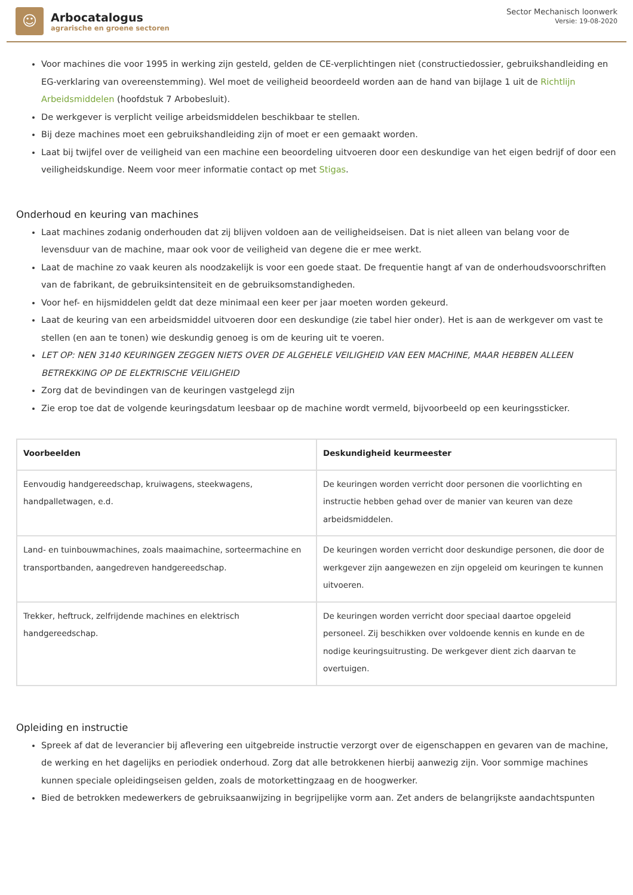☺
Arbocatalogus
agrarische en groene sectoren
Sector Mechanisch loonwerk
Versie: 19-08-2020
Voor machines die voor 1995 in werking zijn gesteld, gelden de CE-verplichtingen niet (constructiedossier, gebruikshandleiding en EG-verklaring van overeenstemming). Wel moet de veiligheid beoordeeld worden aan de hand van bijlage 1 uit de Richtlijn Arbeidsmiddelen (hoofdstuk 7 Arbobesluit).
De werkgever is verplicht veilige arbeidsmiddelen beschikbaar te stellen.
Bij deze machines moet een gebruikshandleiding zijn of moet er een gemaakt worden.
Laat bij twijfel over de veiligheid van een machine een beoordeling uitvoeren door een deskundige van het eigen bedrijf of door een veiligheidskundige. Neem voor meer informatie contact op met Stigas.
Onderhoud en keuring van machines
Laat machines zodanig onderhouden dat zij blijven voldoen aan de veiligheidseisen. Dat is niet alleen van belang voor de levensduur van de machine, maar ook voor de veiligheid van degene die er mee werkt.
Laat de machine zo vaak keuren als noodzakelijk is voor een goede staat. De frequentie hangt af van de onderhoudsvoorschriften van de fabrikant, de gebruiksintensiteit en de gebruiksomstandigheden.
Voor hef- en hijsmiddelen geldt dat deze minimaal een keer per jaar moeten worden gekeurd.
Laat de keuring van een arbeidsmiddel uitvoeren door een deskundige (zie tabel hier onder). Het is aan de werkgever om vast te stellen (en aan te tonen) wie deskundig genoeg is om de keuring uit te voeren.
LET OP: NEN 3140 KEURINGEN ZEGGEN NIETS OVER DE ALGEHELE VEILIGHEID VAN EEN MACHINE, MAAR HEBBEN ALLEEN BETREKKING OP DE ELEKTRISCHE VEILIGHEID
Zorg dat de bevindingen van de keuringen vastgelegd zijn
Zie erop toe dat de volgende keuringsdatum leesbaar op de machine wordt vermeld, bijvoorbeeld op een keuringssticker.
| Voorbeelden | Deskundigheid keurmeester |
| --- | --- |
| Eenvoudig handgereedschap, kruiwagens, steekwagens, handpalletwagen, e.d. | De keuringen worden verricht door personen die voorlichting en instructie hebben gehad over de manier van keuren van deze arbeidsmiddelen. |
| Land- en tuinbouwmachines, zoals maaimachine, sorteermachine en transportbanden, aangedreven handgereedschap. | De keuringen worden verricht door deskundige personen, die door de werkgever zijn aangewezen en zijn opgeleid om keuringen te kunnen uitvoeren. |
| Trekker, heftruck, zelfrijdende machines en elektrisch handgereedschap. | De keuringen worden verricht door speciaal daartoe opgeleid personeel. Zij beschikken over voldoende kennis en kunde en de nodige keuringsuitrusting. De werkgever dient zich daarvan te overtuigen. |
Opleiding en instructie
Spreek af dat de leverancier bij aflevering een uitgebreide instructie verzorgt over de eigenschappen en gevaren van de machine, de werking en het dagelijks en periodiek onderhoud. Zorg dat alle betrokkenen hierbij aanwezig zijn. Voor sommige machines kunnen speciale opleidingseisen gelden, zoals de motorkettingzaag en de hoogwerker.
Bied de betrokken medewerkers de gebruiksaanwijzing in begrijpelijke vorm aan. Zet anders de belangrijkste aandachtspunten